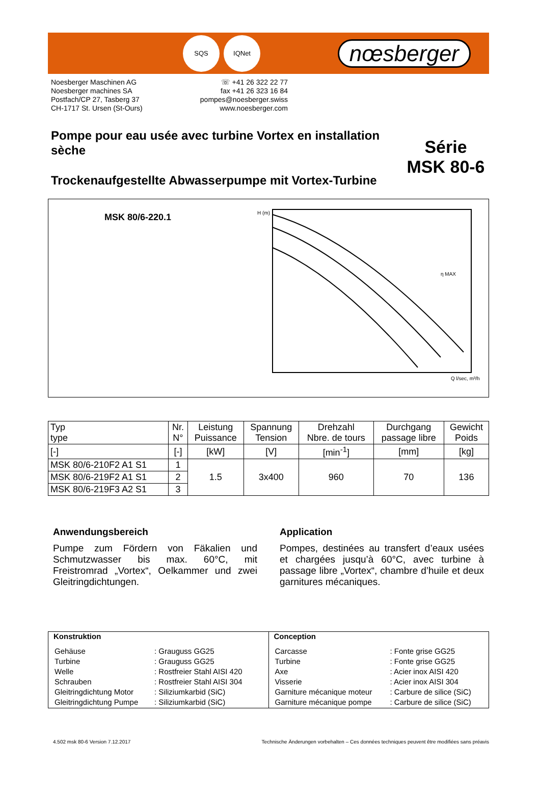SQS IQNet
nœsberger
Noesberger Maschinen AG
Noesberger machines SA
Postfach/CP 27, Tasberg 37
CH-1717 St. Ursen (St-Ours)
☏ +41 26 322 22 77
fax +41 26 323 16 84
pompes@noesberger.swiss
www.noesberger.com
Pompe pour eau usée avec turbine Vortex en installation sèche
Trockenaufgestellte Abwasserpumpe mit Vortex-Turbine
Série
MSK 80-6
MSK 80/6-220.1
η MAX
H (m)
Q l/sec, m³/h
| Typ type | Nr. N° | Leistung Puissance | Spannung Tension | Drehzahl Nbre. de tours | Durchgang passage libre | Gewicht Poids |
| --- | --- | --- | --- | --- | --- | --- |
| [-] | [-] | [kW] | [V] | [min<sup>-1</sup>] | [mm] | [kg] |
| MSK 80/6-210F2 A1 S1 | 1 | 1.5 | 3x400 | 960 | 70 | 136 |
| MSK 80/6-219F2 A1 S1 | 2 | | | | | |
| MSK 80/6-219F3 A2 S1 | 3 | | | | | |
Anwendungsbereich
Pumpe zum Fördern von Fäkalien und Schmutzwasser bis max. 60°C, mit Freistromrad „Vortex“, Oelkammer und zwei Gleitringdichtungen.
Application
Pompes, destinées au transfert d’eaux usées et chargées jusqu’à 60°C, avec turbine à passage libre „Vortex“, chambre d’huile et deux garnitures mécaniques.
Konstruktion
| Gehäuse | : Grauguss GG25 |
| Turbine | : Grauguss GG25 |
| Welle | : Rostfreier Stahl AISI 420 |
| Schrauben | : Rostfreier Stahl AISI 304 |
| Gleitringdichtung Motor | : Siliziumkarbid (SiC) |
| Gleitringdichtung Pumpe | : Siliziumkarbid (SiC) |
Conception
| Carcasse | : Fonte grise GG25 |
| Turbine | : Fonte grise GG25 |
| Axe | : Acier inox AISI 420 |
| Visserie | : Acier inox AISI 304 |
| Garniture mécanique moteur | : Carbure de silice (SiC) |
| Garniture mécanique pompe | : Carbure de silice (SiC) |
4.502 msk 80-6 Version 7.12.2017 Technische Änderungen vorbehalten – Ces données techniques peuvent être modifiées sans préavis